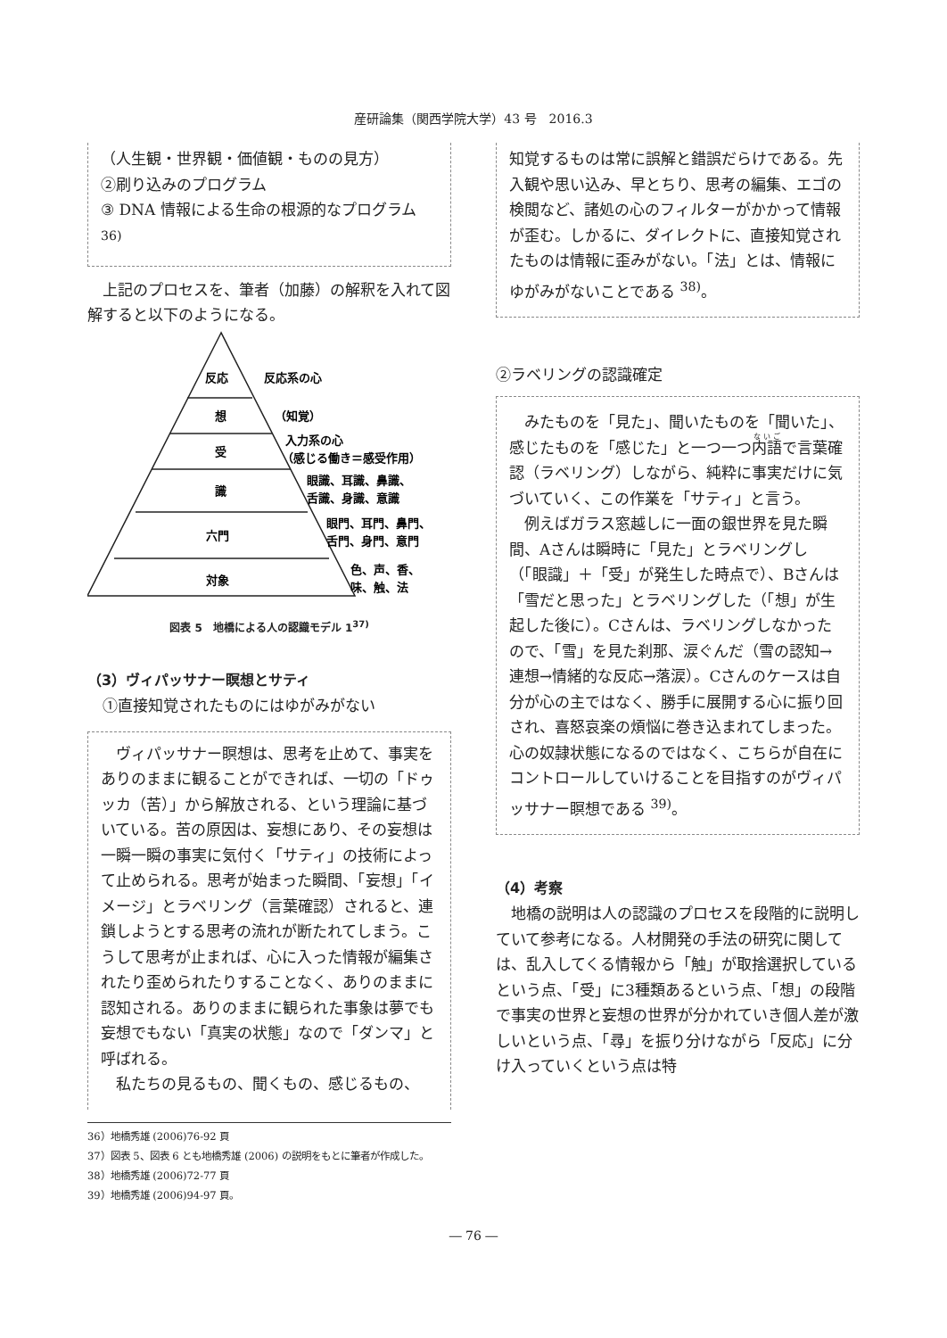産研論集（関西学院大学）43 号　2016.3
（人生観・世界観・価値観・ものの見方）
②刷り込みのプログラム
③ DNA 情報による生命の根源的なプログラム <sup>36)</sup>
上記のプロセスを、筆者（加藤）の解釈を入れて図解すると以下のようになる。
反応
想
受
識
六門
対象
反応系の心
（知覚）
入力系の心
（感じる働き＝感受作用）
眼識、耳識、鼻識、
舌識、身識、意識
眼門、耳門、鼻門、
舌門、身門、意門
色、声、香、
味、触、法
図表 5　地橋による人の認識モデル 1<sup>37)</sup>
（3）ヴィパッサナー瞑想とサティ
①直接知覚されたものにはゆがみがない
ヴィパッサナー瞑想は、思考を止めて、事実をありのままに観ることができれば、一切の「ドゥッカ（苦）」から解放される、という理論に基づいている。苦の原因は、妄想にあり、その妄想は一瞬一瞬の事実に気付く「サティ」の技術によって止められる。思考が始まった瞬間、「妄想」「イメージ」とラベリング（言葉確認）されると、連鎖しようとする思考の流れが断たれてしまう。こうして思考が止まれば、心に入った情報が編集されたり歪められたりすることなく、ありのままに認知される。ありのままに観られた事象は夢でも妄想でもない「真実の状態」なので「ダンマ」と呼ばれる。
私たちの見るもの、聞くもの、感じるもの、
知覚するものは常に誤解と錯誤だらけである。先入観や思い込み、早とちり、思考の編集、エゴの検閲など、諸処の心のフィルターがかかって情報が歪む。しかるに、ダイレクトに、直接知覚されたものは情報に歪みがない。「法」とは、情報にゆがみがないことである <sup>38)</sup>。
②ラベリングの認識確定
みたものを「見た」、聞いたものを「聞いた」、感じたものを「感じた」と一つ一つ内語で言葉確認（ラベリング）しながら、純粋に事実だけに気づいていく、この作業を「サティ」と言う。
例えばガラス窓越しに一面の銀世界を見た瞬間、Aさんは瞬時に「見た」とラベリングし（「眼識」＋「受」が発生した時点で）、Bさんは「雪だと思った」とラベリングした（「想」が生起した後に）。Cさんは、ラベリングしなかったので、「雪」を見た刹那、涙ぐんだ（雪の認知→連想→情緒的な反応→落涙）。Cさんのケースは自分が心の主ではなく、勝手に展開する心に振り回され、喜怒哀楽の煩悩に巻き込まれてしまった。心の奴隷状態になるのではなく、こちらが自在にコントロールしていけることを目指すのがヴィパッサナー瞑想である <sup>39)</sup>。
（4）考察
地橋の説明は人の認識のプロセスを段階的に説明していて参考になる。人材開発の手法の研究に関しては、乱入してくる情報から「触」が取捨選択しているという点、「受」に3種類あるという点、「想」の段階で事実の世界と妄想の世界が分かれていき個人差が激しいという点、「尋」を振り分けながら「反応」に分け入っていくという点は特
36）地橋秀雄 (2006)76-92 頁
37）図表 5、図表 6 とも地橋秀雄 (2006) の説明をもとに筆者が作成した。
38）地橋秀雄 (2006)72-77 頁
39）地橋秀雄 (2006)94-97 頁。
― 76 ―